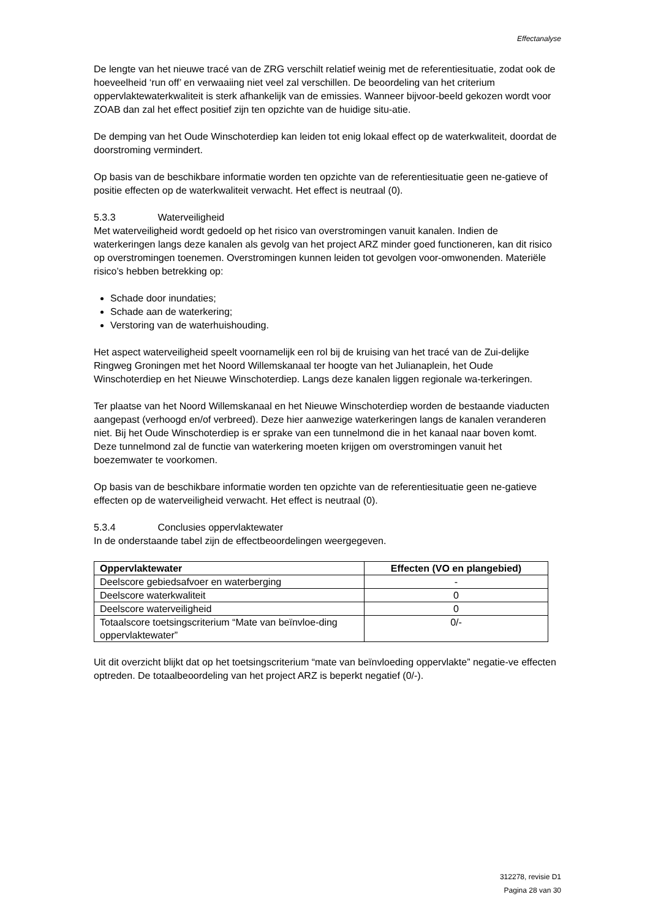Effectanalyse
De lengte van het nieuwe tracé van de ZRG verschilt relatief weinig met de referentiesituatie, zodat ook de hoeveelheid ‘run off’ en verwaaiing niet veel zal verschillen. De beoordeling van het criterium oppervlaktewaterkwaliteit is sterk afhankelijk van de emissies. Wanneer bijvoor-beeld gekozen wordt voor ZOAB dan zal het effect positief zijn ten opzichte van de huidige situ-atie.
De demping van het Oude Winschoterdiep kan leiden tot enig lokaal effect op de waterkwaliteit, doordat de doorstroming vermindert.
Op basis van de beschikbare informatie worden ten opzichte van de referentiesituatie geen ne-gatieve of positie effecten op de waterkwaliteit verwacht. Het effect is neutraal (0).
5.3.3 Waterveiligheid
Met waterveiligheid wordt gedoeld op het risico van overstromingen vanuit kanalen. Indien de waterkeringen langs deze kanalen als gevolg van het project ARZ minder goed functioneren, kan dit risico op overstromingen toenemen. Overstromingen kunnen leiden tot gevolgen voor-omwonenden. Materiële risico’s hebben betrekking op:
Schade door inundaties;
Schade aan de waterkering;
Verstoring van de waterhuishouding.
Het aspect waterveiligheid speelt voornamelijk een rol bij de kruising van het tracé van de Zui-delijke Ringweg Groningen met het Noord Willemskanaal ter hoogte van het Julianaplein, het Oude Winschoterdiep en het Nieuwe Winschoterdiep. Langs deze kanalen liggen regionale wa-terkeringen.
Ter plaatse van het Noord Willemskanaal en het Nieuwe Winschoterdiep worden de bestaande viaducten aangepast (verhoogd en/of verbreed). Deze hier aanwezige waterkeringen langs de kanalen veranderen niet. Bij het Oude Winschoterdiep is er sprake van een tunnelmond die in het kanaal naar boven komt. Deze tunnelmond zal de functie van waterkering moeten krijgen om overstromingen vanuit het boezemwater te voorkomen.
Op basis van de beschikbare informatie worden ten opzichte van de referentiesituatie geen ne-gatieve effecten op de waterveiligheid verwacht. Het effect is neutraal (0).
5.3.4 Conclusies oppervlaktewater
In de onderstaande tabel zijn de effectbeoordelingen weergegeven.
| Oppervlaktewater | Effecten (VO en plangebied) |
| --- | --- |
| Deelscore gebiedsafvoer en waterberging | - |
| Deelscore waterkwaliteit | 0 |
| Deelscore waterveiligheid | 0 |
| Totaalscore toetsingscriterium “Mate van beïnvloe-ding oppervlaktewater” | 0/- |
Uit dit overzicht blijkt dat op het toetsingscriterium “mate van beïnvloeding oppervlakte” negatie-ve effecten optreden. De totaalbeoordeling van het project ARZ is beperkt negatief (0/-).
312278, revisie D1
Pagina 28 van 30